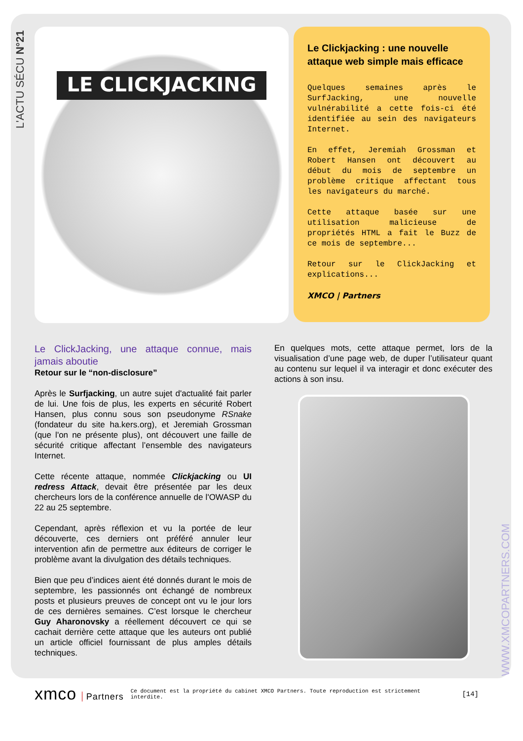L'ACTU SÉCU N°21
WWW.XMCOPARTNERS.COM
LE CLICKJACKING
Le Clickjacking : une nouvelle attaque web simple mais efficace
Quelques semaines après le SurfJacking, une nouvelle vulnérabilité a cette fois-ci été identifiée au sein des navigateurs Internet.
En effet, Jeremiah Grossman et Robert Hansen ont découvert au début du mois de septembre un problème critique affectant tous les navigateurs du marché.
Cette attaque basée sur une utilisation malicieuse de propriétés HTML a fait le Buzz de ce mois de septembre...
Retour sur le ClickJacking et explications...
XMCO | Partners
Le ClickJacking, une attaque connue, mais jamais aboutie
Retour sur le “non-disclosure”
Après le Surfjacking, un autre sujet d'actualité fait parler de lui. Une fois de plus, les experts en sécurité Robert Hansen, plus connu sous son pseudonyme RSnake (fondateur du site ha.kers.org), et Jeremiah Grossman (que l'on ne présente plus), ont découvert une faille de sécurité critique affectant l’ensemble des navigateurs Internet.
Cette récente attaque, nommée Clickjacking ou UI redress Attack, devait être présentée par les deux chercheurs lors de la conférence annuelle de l'OWASP du 22 au 25 septembre.
Cependant, après réflexion et vu la portée de leur découverte, ces derniers ont préféré annuler leur intervention afin de permettre aux éditeurs de corriger le problème avant la divulgation des détails techniques.
Bien que peu d’indices aient été donnés durant le mois de septembre, les passionnés ont échangé de nombreux posts et plusieurs preuves de concept ont vu le jour lors de ces dernières semaines. C’est lorsque le chercheur Guy Aharonovsky a réellement découvert ce qui se cachait derrière cette attaque que les auteurs ont publié un article officiel fournissant de plus amples détails techniques.
En quelques mots, cette attaque permet, lors de la visualisation d’une page web, de duper l’utilisateur quant au contenu sur lequel il va interagir et donc exécuter des actions à son insu.
xmco Partners
Ce document est la propriété du cabinet XMCO Partners. Toute reproduction est strictement interdite.
[14]